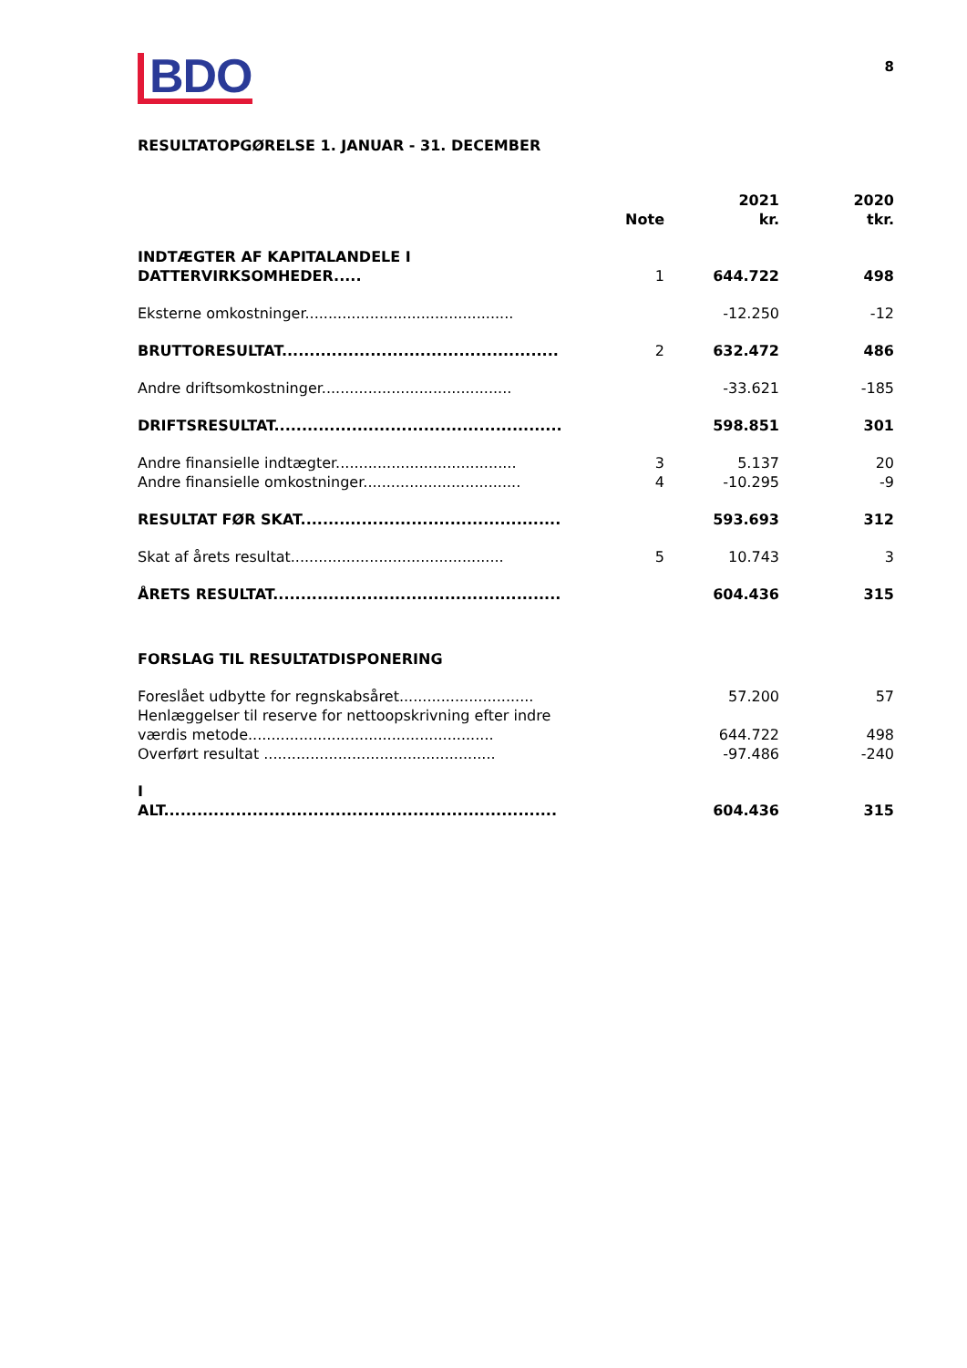BDO 8
RESULTATOPGØRELSE 1. JANUAR - 31. DECEMBER
| | Note | 2021 kr. | 2020 tkr. |
| --- | --- | --- | --- |
| INDTÆGTER AF KAPITALANDELE I DATTERVIRKSOMHEDER..... | 1 | 644.722 | 498 |
| Eksterne omkostninger............................................. | | -12.250 | -12 |
| BRUTTORESULTAT.................................................. | 2 | 632.472 | 486 |
| Andre driftsomkostninger......................................... | | -33.621 | -185 |
| DRIFTSRESULTAT.................................................... | | 598.851 | 301 |
| Andre finansielle indtægter....................................... | 3 | 5.137 | 20 |
| Andre finansielle omkostninger.................................. | 4 | -10.295 | -9 |
| RESULTAT FØR SKAT............................................... | | 593.693 | 312 |
| Skat af årets resultat.............................................. | 5 | 10.743 | 3 |
| ÅRETS RESULTAT.................................................... | | 604.436 | 315 |
| FORSLAG TIL RESULTATDISPONERING | | | |
| Foreslået udbytte for regnskabsåret............................. | | 57.200 | 57 |
| Henlæggelser til reserve for nettoopskrivning efter indre værdis metode..................................................... | | 644.722 | 498 |
| Overført resultat .................................................. | | -97.486 | -240 |
| I ALT....................................................................... | | 604.436 | 315 |